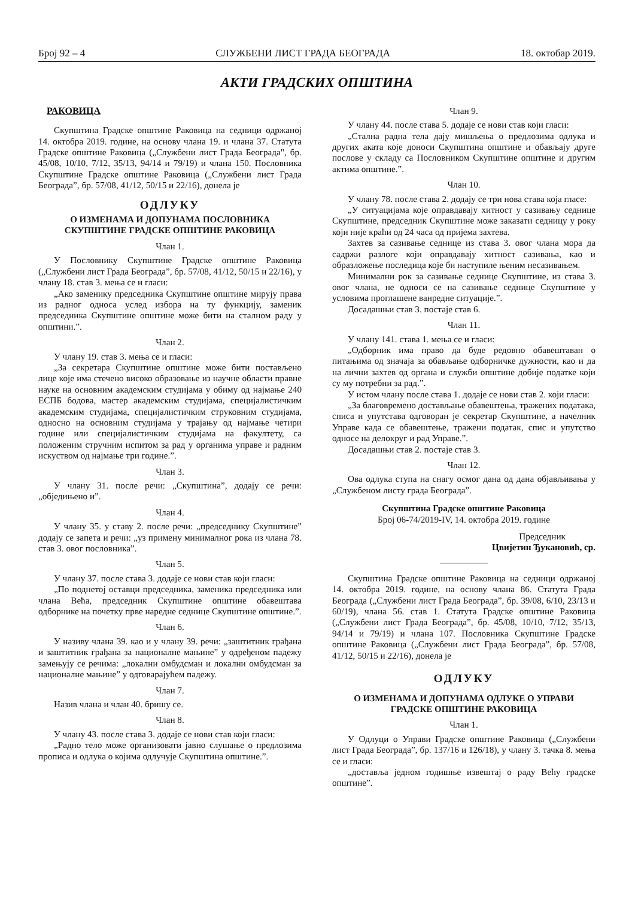Број 92 – 4 СЛУЖБЕНИ ЛИСТ ГРАДА БЕОГРАДА 18. oктобар 2019.
АКТИ ГРАДСКИХ ОПШТИНА
РАКОВИЦА
Скупштина Градске општине Раковица на седници одржаној 14. октобра 2019. године, на основу члана 19. и члана 37. Статута Градске општине Раковица („Службени лист Града Београда", бр. 45/08, 10/10, 7/12, 35/13, 94/14 и 79/19) и члана 150. Пословника Скупштине Градске општине Раковица („Службени лист Града Београда”, бр. 57/08, 41/12, 50/15 и 22/16), донела је
ОДЛУКУ
О ИЗМЕНАМА И ДОПУНАМА ПОСЛОВНИКА СКУПШТИНЕ ГРАДСКЕ ОПШТИНЕ РАКОВИЦА
Члан 1.
У Пословнику Скупштине Градске општине Раковица („Службени лист Града Београда”, бр. 57/08, 41/12, 50/15 и 22/16), у члану 18. став 3. мења се и гласи:
„Ако заменику председника Скупштине општине мирују права из радног односа услед избора на ту функцију, заменик председника Скупштине општине може бити на сталном раду у општини.”.
Члан 2.
У члану 19. став 3. мења се и гласи:
„За секретара Скупштине општине може бити постављено лице које има стечено високо образовање из научне области правне науке на основним академским студијама у обиму од најмање 240 ЕСПБ бодова, мастер академским студијама, специјалистичким академским студијама, специјалистичким струковним студијама, односно на основним студијама у трајању од најмање четири године или специјалистичким студијама на факултету, са положеним стручним испитом за рад у органима управе и радним искуством од најмање три године.”.
Члан 3.
У члану 31. после речи: „Скупштина”, додају се речи: „обједињено и”.
Члан 4.
У члану 35. у ставу 2. после речи: „председнику Скупштине” додају се запета и речи: „уз примену минималног рока из члана 78. став 3. овог пословника”.
Члан 5.
У члану 37. после става 3. додаје се нови став који гласи:
„По поднетој оставци председника, заменика председника или члана Већа, председник Скупштине општине обавештава одборнике на почетку прве наредне седнице Скупштине општине.”.
Члан 6.
У називу члана 39. као и у члану 39. речи: „заштитник грађана и заштитник грађана за националне мањине” у одређеном падежу замењују се речима: „локални омбудсман и локални омбудсман за националне мањине” у одговарајућем падежу.
Члан 7.
Назив члана и члан 40. бришу се.
Члан 8.
У члану 43. после става 3. додаје се нови став који гласи:
„Радно тело може организовати јавно слушање о предлозима прописа и одлука о којима одлучује Скупштина општине.”.
Члан 9.
У члану 44. после става 5. додаје се нови став који гласи:
„Стална радна тела дају мишљења о предлозима одлука и других аката које доноси Скупштина општине и обављају друге послове у складу са Пословником Скупштине општине и другим актима општине.”.
Члан 10.
У члану 78. после става 2. додају се три нова става која гласе:
„У ситуацијама које оправдавају хитност у сазивању седнице Скупштине, председник Скупштине може заказати седницу у року који није краћи од 24 часа од пријема захтева.
Захтев за сазивање седнице из става 3. овог члана мора да садржи разлоге који оправдавају хитност сазивања, као и образложење последица које би наступиле њеним несазивањем.
Минимални рок за сазивање седнице Скупштине, из става 3. овог члана, не односи се на сазивање седнице Скупштине у условима проглашене ванредне ситуације.”.
Досадашњи став 3. постаје став 6.
Члан 11.
У члану 141. става 1. мења се и гласи:
„Одборник има право да буде редовно обавештаван о питањима од значаја за обављање одборничке дужности, као и да на лични захтев од органа и служби општине добије податке који су му потребни за рад.”.
У истом члану после става 1. додаје се нови став 2. који гласи:
„За благовремено достављање обавештења, тражених података, списа и упутстава одговоран је секретар Скупштине, а начелник Управе када се обавештење, тражени податак, спис и упутство односе на делокруг и рад Управе.”.
Досадашњи став 2. постаје став 3.
Члан 12.
Ова одлука ступа на снагу осмог дана од дана објављивања у „Службеном листу града Београда”.
Скупштина Градске општине Раковица
Број 06-74/2019-IV, 14. октобра 2019. године
Председник
Цвијетин Ђукановић, ср.
Скупштина Градске општине Раковица на седници одржаној 14. октобра 2019. године, на основу члана 86. Статута Града Београда („Службени лист Града Београда”, бр. 39/08, 6/10, 23/13 и 60/19), члана 56. став 1. Статута Градске општине Раковица („Службени лист Града Београда”, бр. 45/08, 10/10, 7/12, 35/13, 94/14 и 79/19) и члана 107. Пословника Скупштине Градске општине Раковица („Службени лист Града Београда”, бр. 57/08, 41/12, 50/15 и 22/16), донела је
ОДЛУКУ
О ИЗМЕНАМА И ДОПУНАМА ОДЛУКЕ О УПРАВИ ГРАДСКЕ ОПШТИНЕ РАКОВИЦА
Члан 1.
У Одлуци о Управи Градске општине Раковица („Службени лист Града Београда”, бр. 137/16 и 126/18), у члану 3. тачка 8. мења се и гласи:
„доставља једном годишње извештај о раду Већу градске општине”.